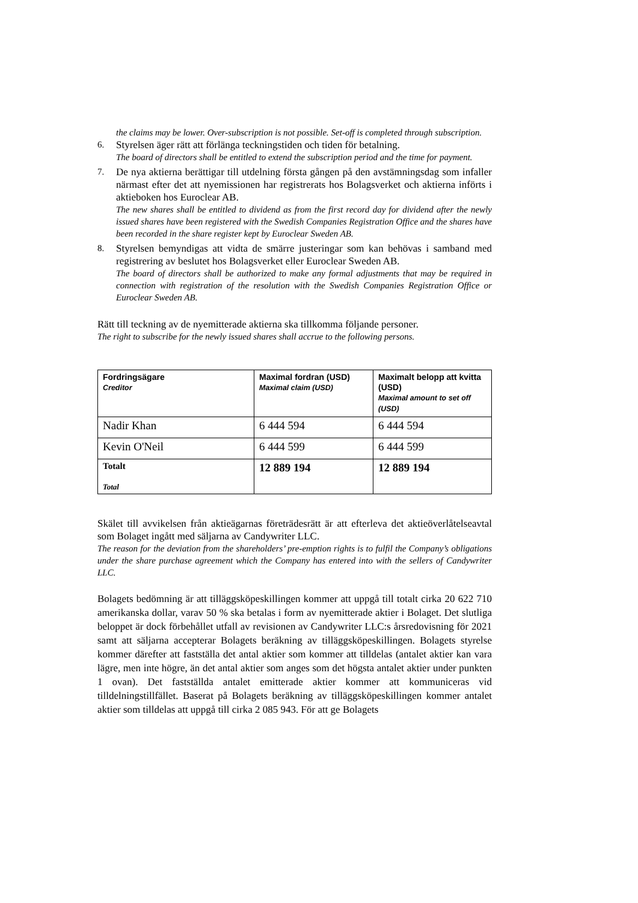the claims may be lower. Over-subscription is not possible. Set-off is completed through subscription.
6. Styrelsen äger rätt att förlänga teckningstiden och tiden för betalning.
The board of directors shall be entitled to extend the subscription period and the time for payment.
7. De nya aktierna berättigar till utdelning första gången på den avstämningsdag som infaller närmast efter det att nyemissionen har registrerats hos Bolagsverket och aktierna införts i aktieboken hos Euroclear AB.
The new shares shall be entitled to dividend as from the first record day for dividend after the newly issued shares have been registered with the Swedish Companies Registration Office and the shares have been recorded in the share register kept by Euroclear Sweden AB.
8. Styrelsen bemyndigas att vidta de smärre justeringar som kan behövas i samband med registrering av beslutet hos Bolagsverket eller Euroclear Sweden AB.
The board of directors shall be authorized to make any formal adjustments that may be required in connection with registration of the resolution with the Swedish Companies Registration Office or Euroclear Sweden AB.
Rätt till teckning av de nyemitterade aktierna ska tillkomma följande personer.
The right to subscribe for the newly issued shares shall accrue to the following persons.
| Fordringsägare Creditor | Maximal fordran (USD) Maximal claim (USD) | Maximalt belopp att kvitta (USD) Maximal amount to set off (USD) |
| --- | --- | --- |
| Nadir Khan | 6 444 594 | 6 444 594 |
| Kevin O'Neil | 6 444 599 | 6 444 599 |
| Totalt Total | 12 889 194 | 12 889 194 |
Skälet till avvikelsen från aktieägarnas företrädesrätt är att efterleva det aktieöverlåtelseavtal som Bolaget ingått med säljarna av Candywriter LLC.
The reason for the deviation from the shareholders’ pre-emption rights is to fulfil the Company’s obligations under the share purchase agreement which the Company has entered into with the sellers of Candywriter LLC.
Bolagets bedömning är att tilläggsköpeskillingen kommer att uppgå till totalt cirka 20 622 710 amerikanska dollar, varav 50 % ska betalas i form av nyemitterade aktier i Bolaget. Det slutliga beloppet är dock förbehållet utfall av revisionen av Candywriter LLC:s årsredovisning för 2021 samt att säljarna accepterar Bolagets beräkning av tilläggsköpeskillingen. Bolagets styrelse kommer därefter att fastställa det antal aktier som kommer att tilldelas (antalet aktier kan vara lägre, men inte högre, än det antal aktier som anges som det högsta antalet aktier under punkten 1 ovan). Det fastställda antalet emitterade aktier kommer att kommuniceras vid tilldelningstillfället. Baserat på Bolagets beräkning av tilläggsköpeskillingen kommer antalet aktier som tilldelas att uppgå till cirka 2 085 943. För att ge Bolagets